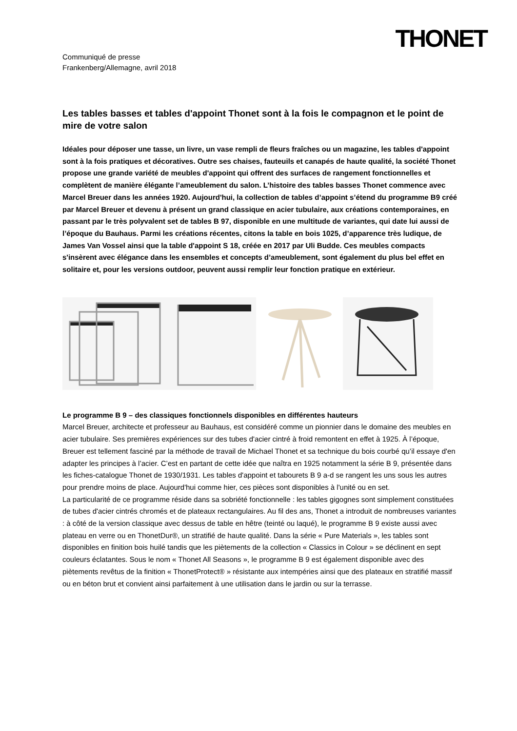THONET
Communiqué de presse
Frankenberg/Allemagne, avril 2018
Les tables basses et tables d'appoint Thonet sont à la fois le compagnon et le point de mire de votre salon
Idéales pour déposer une tasse, un livre, un vase rempli de fleurs fraîches ou un magazine, les tables d'appoint sont à la fois pratiques et décoratives. Outre ses chaises, fauteuils et canapés de haute qualité, la société Thonet propose une grande variété de meubles d'appoint qui offrent des surfaces de rangement fonctionnelles et complètent de manière élégante l’ameublement du salon. L’histoire des tables basses Thonet commence avec Marcel Breuer dans les années 1920. Aujourd'hui, la collection de tables d’appoint s’étend du programme B9 créé par Marcel Breuer et devenu à présent un grand classique en acier tubulaire, aux créations contemporaines, en passant par le très polyvalent set de tables B 97, disponible en une multitude de variantes, qui date lui aussi de l’époque du Bauhaus. Parmi les créations récentes, citons la table en bois 1025, d’apparence très ludique, de James Van Vossel ainsi que la table d'appoint S 18, créée en 2017 par Uli Budde. Ces meubles compacts s'insèrent avec élégance dans les ensembles et concepts d’ameublement, sont également du plus bel effet en solitaire et, pour les versions outdoor, peuvent aussi remplir leur fonction pratique en extérieur.
Le programme B 9 – des classiques fonctionnels disponibles en différentes hauteurs
Marcel Breuer, architecte et professeur au Bauhaus, est considéré comme un pionnier dans le domaine des meubles en acier tubulaire. Ses premières expériences sur des tubes d'acier cintré à froid remontent en effet à 1925. À l’époque, Breuer est tellement fasciné par la méthode de travail de Michael Thonet et sa technique du bois courbé qu’il essaye d'en adapter les principes à l’acier. C’est en partant de cette idée que naîtra en 1925 notamment la série B 9, présentée dans les fiches-catalogue Thonet de 1930/1931. Les tables d'appoint et tabourets B 9 a-d se rangent les uns sous les autres pour prendre moins de place. Aujourd'hui comme hier, ces pièces sont disponibles à l'unité ou en set.
La particularité de ce programme réside dans sa sobriété fonctionnelle : les tables gigognes sont simplement constituées de tubes d'acier cintrés chromés et de plateaux rectangulaires. Au fil des ans, Thonet a introduit de nombreuses variantes : à côté de la version classique avec dessus de table en hêtre (teinté ou laqué), le programme B 9 existe aussi avec plateau en verre ou en ThonetDur®, un stratifié de haute qualité. Dans la série « Pure Materials », les tables sont disponibles en finition bois huilé tandis que les piètements de la collection « Classics in Colour » se déclinent en sept couleurs éclatantes. Sous le nom « Thonet All Seasons », le programme B 9 est également disponible avec des piètements revêtus de la finition « ThonetProtect® » résistante aux intempéries ainsi que des plateaux en stratifié massif ou en béton brut et convient ainsi parfaitement à une utilisation dans le jardin ou sur la terrasse.